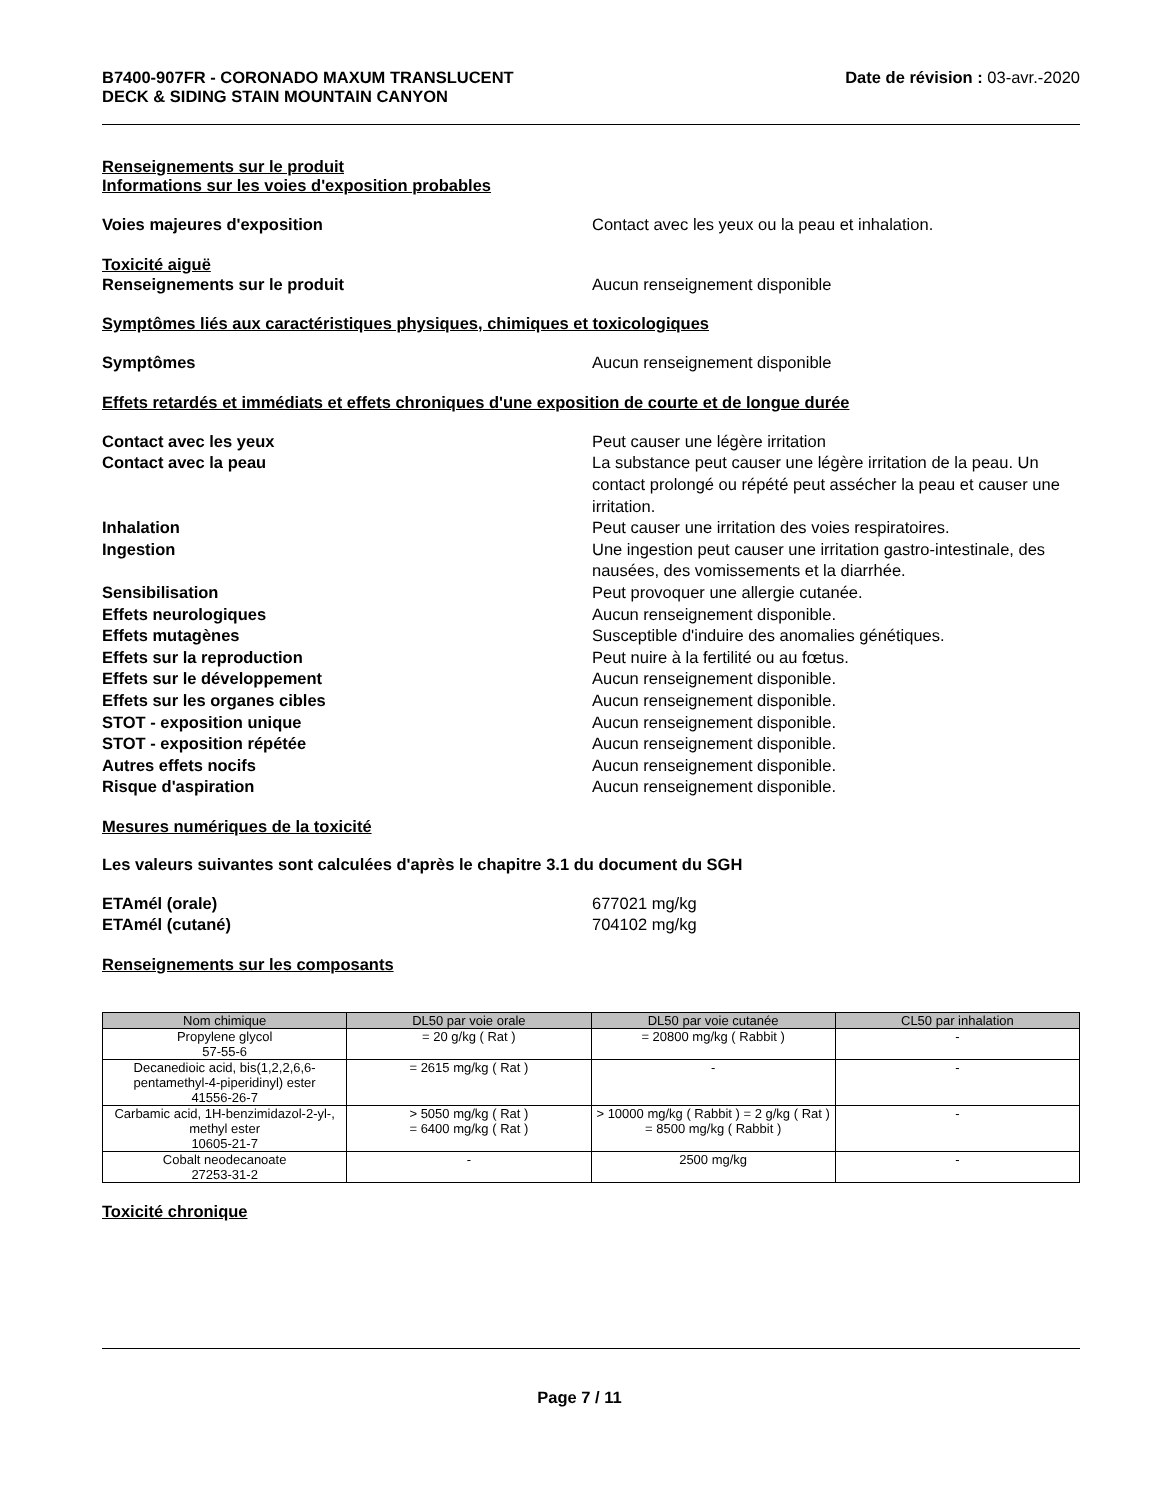B7400-907FR - CORONADO MAXUM TRANSLUCENT
DECK & SIDING STAIN MOUNTAIN CANYON
Date de révision : 03-avr.-2020
Renseignements sur le produit
Informations sur les voies d'exposition probables
Voies majeures d'exposition Contact avec les yeux ou la peau et inhalation.
Toxicité aiguë
Renseignements sur le produit Aucun renseignement disponible
Symptômes liés aux caractéristiques physiques, chimiques et toxicologiques
Symptômes Aucun renseignement disponible
Effets retardés et immédiats et effets chroniques d'une exposition de courte et de longue durée
Contact avec les yeux Peut causer une légère irritation
Contact avec la peau La substance peut causer une légère irritation de la peau. Un contact prolongé ou répété peut assécher la peau et causer une irritation.
Inhalation Peut causer une irritation des voies respiratoires.
Ingestion Une ingestion peut causer une irritation gastro-intestinale, des nausées, des vomissements et la diarrhée.
Sensibilisation Peut provoquer une allergie cutanée.
Effets neurologiques Aucun renseignement disponible.
Effets mutagènes Susceptible d'induire des anomalies génétiques.
Effets sur la reproduction Peut nuire à la fertilité ou au fœtus.
Effets sur le développement Aucun renseignement disponible.
Effets sur les organes cibles Aucun renseignement disponible.
STOT - exposition unique Aucun renseignement disponible.
STOT - exposition répétée Aucun renseignement disponible.
Autres effets nocifs Aucun renseignement disponible.
Risque d'aspiration Aucun renseignement disponible.
Mesures numériques de la toxicité
Les valeurs suivantes sont calculées d'après le chapitre 3.1 du document du SGH
ETAmél (orale) 677021 mg/kg
ETAmél (cutané) 704102 mg/kg
Renseignements sur les composants
| Nom chimique | DL50 par voie orale | DL50 par voie cutanée | CL50 par inhalation |
| --- | --- | --- | --- |
| Propylene glycol 57-55-6 | = 20 g/kg ( Rat ) | = 20800 mg/kg ( Rabbit ) | - |
| Decanedioic acid, bis(1,2,2,6,6-pentamethyl-4-piperidinyl) ester 41556-26-7 | = 2615 mg/kg ( Rat ) | - | - |
| Carbamic acid, 1H-benzimidazol-2-yl-, methyl ester 10605-21-7 | > 5050 mg/kg ( Rat ) = 6400 mg/kg ( Rat ) | > 10000 mg/kg ( Rabbit ) = 2 g/kg ( Rat ) = 8500 mg/kg ( Rabbit ) | - |
| Cobalt neodecanoate 27253-31-2 | - | 2500 mg/kg | - |
Toxicité chronique
Page 7 / 11